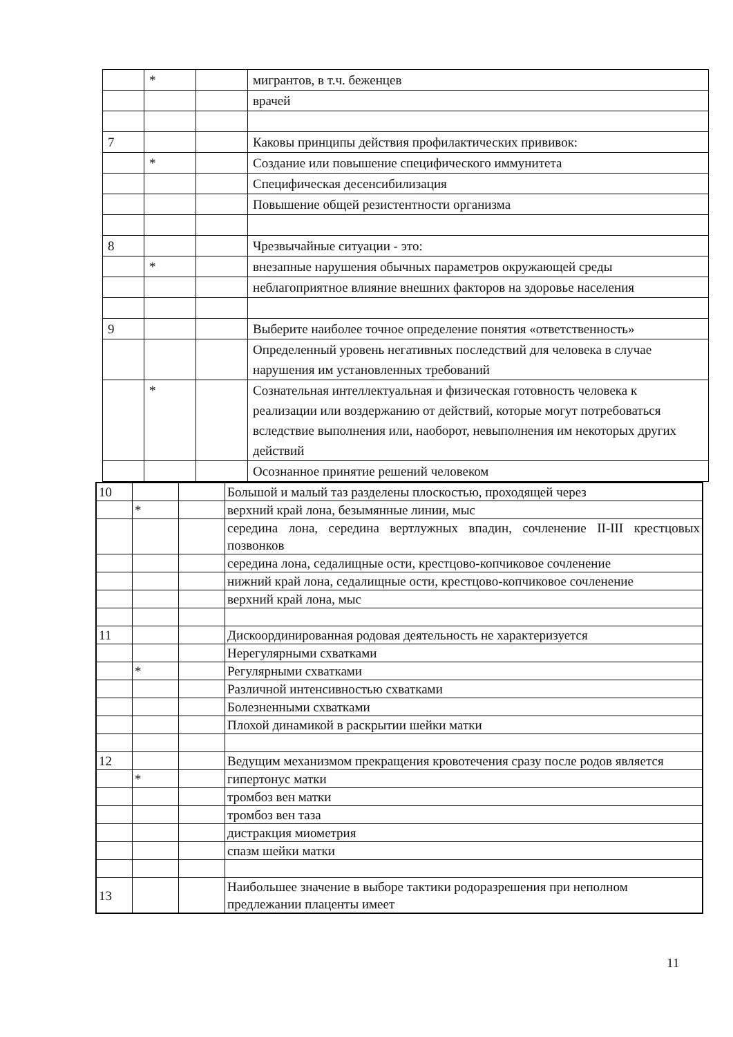| | * | | мигрантов, в т.ч. беженцев |
| | | | врачей |
| 7 | | | Каковы принципы действия профилактических прививок: |
| | * | | Создание или повышение специфического иммунитета |
| | | | Специфическая десенсибилизация |
| | | | Повышение общей резистентности организма |
| 8 | | | Чрезвычайные ситуации - это: |
| | * | | внезапные нарушения обычных параметров окружающей среды |
| | | | неблагоприятное влияние внешних факторов на здоровье населения |
| 9 | | | Выберите наиболее точное определение понятия «ответственность» |
| | | | Определенный уровень негативных последствий для человека в случае нарушения им установленных требований |
| | * | | Сознательная интеллектуальная и физическая готовность человека к реализации или воздержанию от действий, которые могут потребоваться вследствие выполнения или, наоборот, невыполнения им некоторых других действий |
| | | | Осознанное принятие решений человеком |
| 10 | | | Большой и малый таз разделены плоскостью, проходящей через |
| | * | | верхний край лона, безымянные линии, мыс |
| | | | середина лона, середина вертлужных впадин, сочленение II-III крестцовых позвонков |
| | | | середина лона, седалищные ости, крестцово-копчиковое сочленение |
| | | | нижний край лона, седалищные ости, крестцово-копчиковое сочленение |
| | | | верхний край лона, мыс |
| 11 | | | Дискоординированная родовая деятельность не характеризуется |
| | | | Нерегулярными схватками |
| | * | | Регулярными схватками |
| | | | Различной интенсивностью схватками |
| | | | Болезненными схватками |
| | | | Плохой динамикой в раскрытии шейки матки |
| 12 | | | Ведущим механизмом прекращения кровотечения сразу после родов является |
| | * | | гипертонус матки |
| | | | тромбоз вен матки |
| | | | тромбоз вен таза |
| | | | дистракция миометрия |
| | | | спазм шейки матки |
| 13 | | | Наибольшее значение в выборе тактики родоразрешения при неполном предлежании плаценты имеет |
11